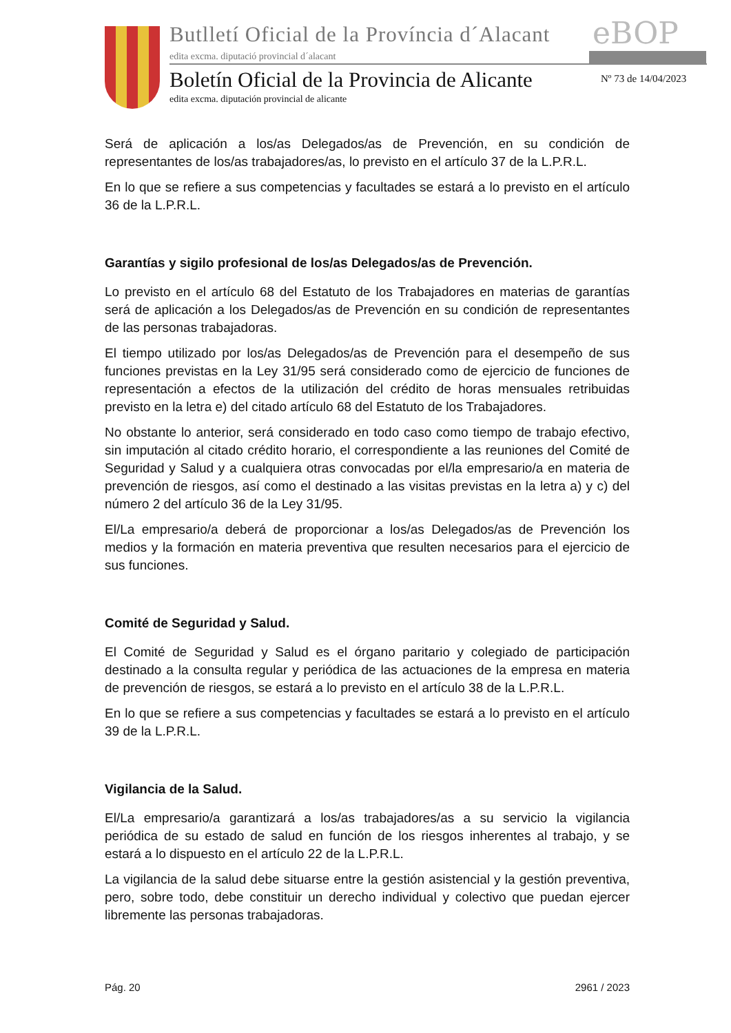Butlletí Oficial de la Província d´Alacant
eBOP
edita excma. diputació provincial d´alacant
Boletín Oficial de la Provincia de Alicante
Nº 73 de 14/04/2023
edita excma. diputación provincial de alicante
Será de aplicación a los/as Delegados/as de Prevención, en su condición de representantes de los/as trabajadores/as, lo previsto en el artículo 37 de la L.P.R.L.
En lo que se refiere a sus competencias y facultades se estará a lo previsto en el artículo 36 de la L.P.R.L.
Garantías y sigilo profesional de los/as Delegados/as de Prevención.
Lo previsto en el artículo 68 del Estatuto de los Trabajadores en materias de garantías será de aplicación a los Delegados/as de Prevención en su condición de representantes de las personas trabajadoras.
El tiempo utilizado por los/as Delegados/as de Prevención para el desempeño de sus funciones previstas en la Ley 31/95 será considerado como de ejercicio de funciones de representación a efectos de la utilización del crédito de horas mensuales retribuidas previsto en la letra e) del citado artículo 68 del Estatuto de los Trabajadores.
No obstante lo anterior, será considerado en todo caso como tiempo de trabajo efectivo, sin imputación al citado crédito horario, el correspondiente a las reuniones del Comité de Seguridad y Salud y a cualquiera otras convocadas por el/la empresario/a en materia de prevención de riesgos, así como el destinado a las visitas previstas en la letra a) y c) del número 2 del artículo 36 de la Ley 31/95.
El/La empresario/a deberá de proporcionar a los/as Delegados/as de Prevención los medios y la formación en materia preventiva que resulten necesarios para el ejercicio de sus funciones.
Comité de Seguridad y Salud.
El Comité de Seguridad y Salud es el órgano paritario y colegiado de participación destinado a la consulta regular y periódica de las actuaciones de la empresa en materia de prevención de riesgos, se estará a lo previsto en el artículo 38 de la L.P.R.L.
En lo que se refiere a sus competencias y facultades se estará a lo previsto en el artículo 39 de la L.P.R.L.
Vigilancia de la Salud.
El/La empresario/a garantizará a los/as trabajadores/as a su servicio la vigilancia periódica de su estado de salud en función de los riesgos inherentes al trabajo, y se estará a lo dispuesto en el artículo 22 de la L.P.R.L.
La vigilancia de la salud debe situarse entre la gestión asistencial y la gestión preventiva, pero, sobre todo, debe constituir un derecho individual y colectivo que puedan ejercer libremente las personas trabajadoras.
Pág. 20 2961 / 2023